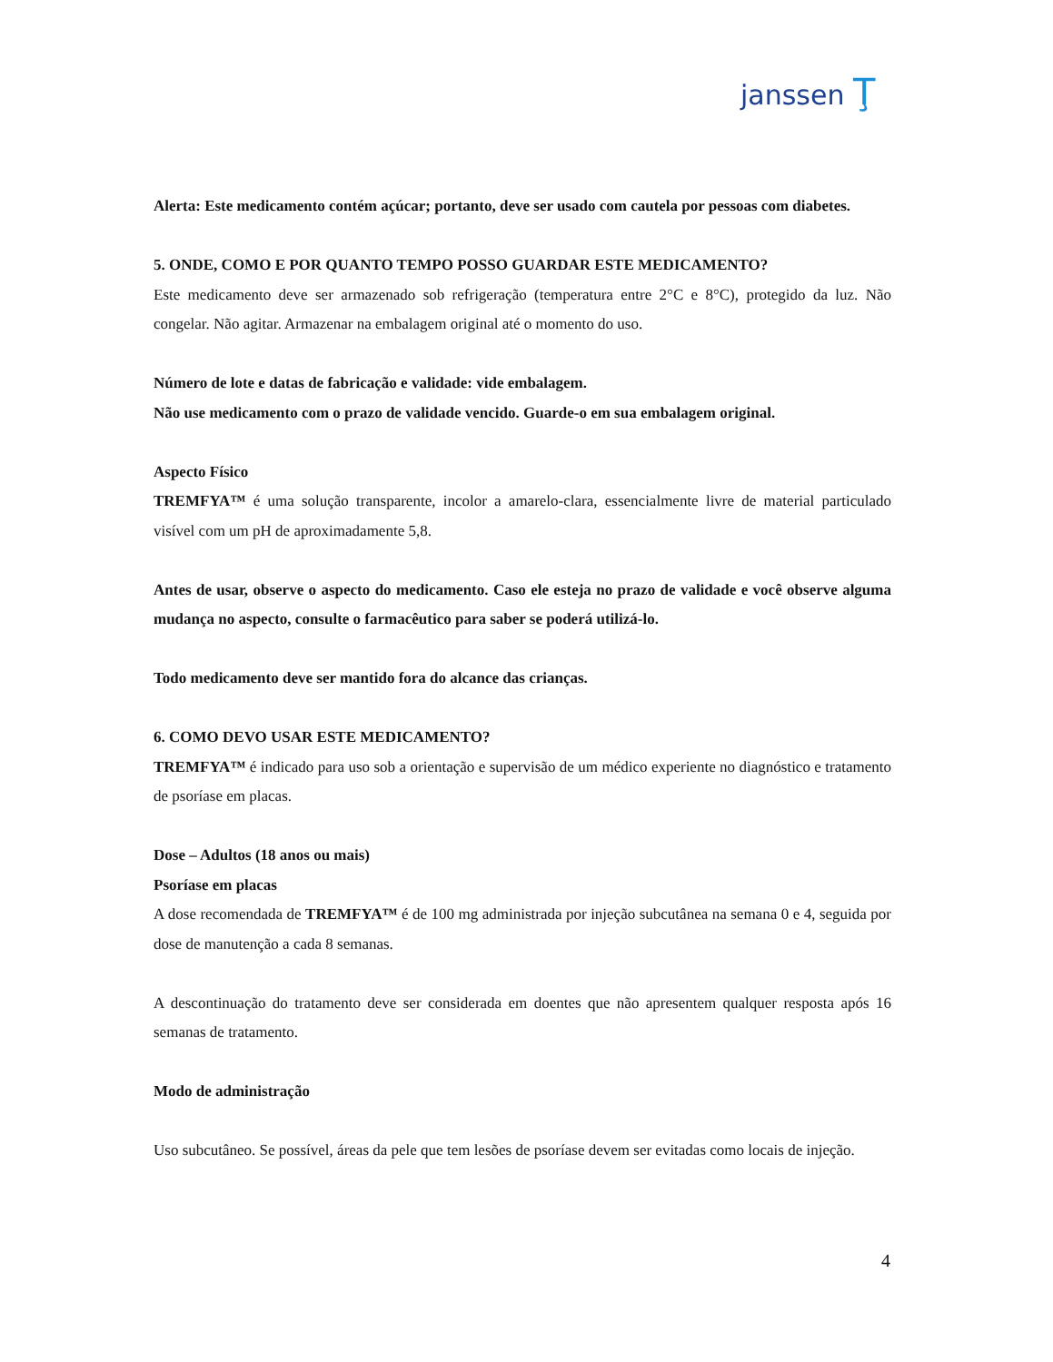janssen Ţ
Alerta: Este medicamento contém açúcar; portanto, deve ser usado com cautela por pessoas com diabetes.
5. ONDE, COMO E POR QUANTO TEMPO POSSO GUARDAR ESTE MEDICAMENTO?
Este medicamento deve ser armazenado sob refrigeração (temperatura entre 2°C e 8°C), protegido da luz. Não congelar. Não agitar. Armazenar na embalagem original até o momento do uso.
Número de lote e datas de fabricação e validade: vide embalagem.
Não use medicamento com o prazo de validade vencido. Guarde-o em sua embalagem original.
Aspecto Físico
TREMFYA™ é uma solução transparente, incolor a amarelo-clara, essencialmente livre de material particulado visível com um pH de aproximadamente 5,8.
Antes de usar, observe o aspecto do medicamento. Caso ele esteja no prazo de validade e você observe alguma mudança no aspecto, consulte o farmacêutico para saber se poderá utilizá-lo.
Todo medicamento deve ser mantido fora do alcance das crianças.
6. COMO DEVO USAR ESTE MEDICAMENTO?
TREMFYA™ é indicado para uso sob a orientação e supervisão de um médico experiente no diagnóstico e tratamento de psoríase em placas.
Dose – Adultos (18 anos ou mais)
Psoríase em placas
A dose recomendada de TREMFYA™ é de 100 mg administrada por injeção subcutânea na semana 0 e 4, seguida por dose de manutenção a cada 8 semanas.
A descontinuação do tratamento deve ser considerada em doentes que não apresentem qualquer resposta após 16 semanas de tratamento.
Modo de administração
Uso subcutâneo. Se possível, áreas da pele que tem lesões de psoríase devem ser evitadas como locais de injeção.
4